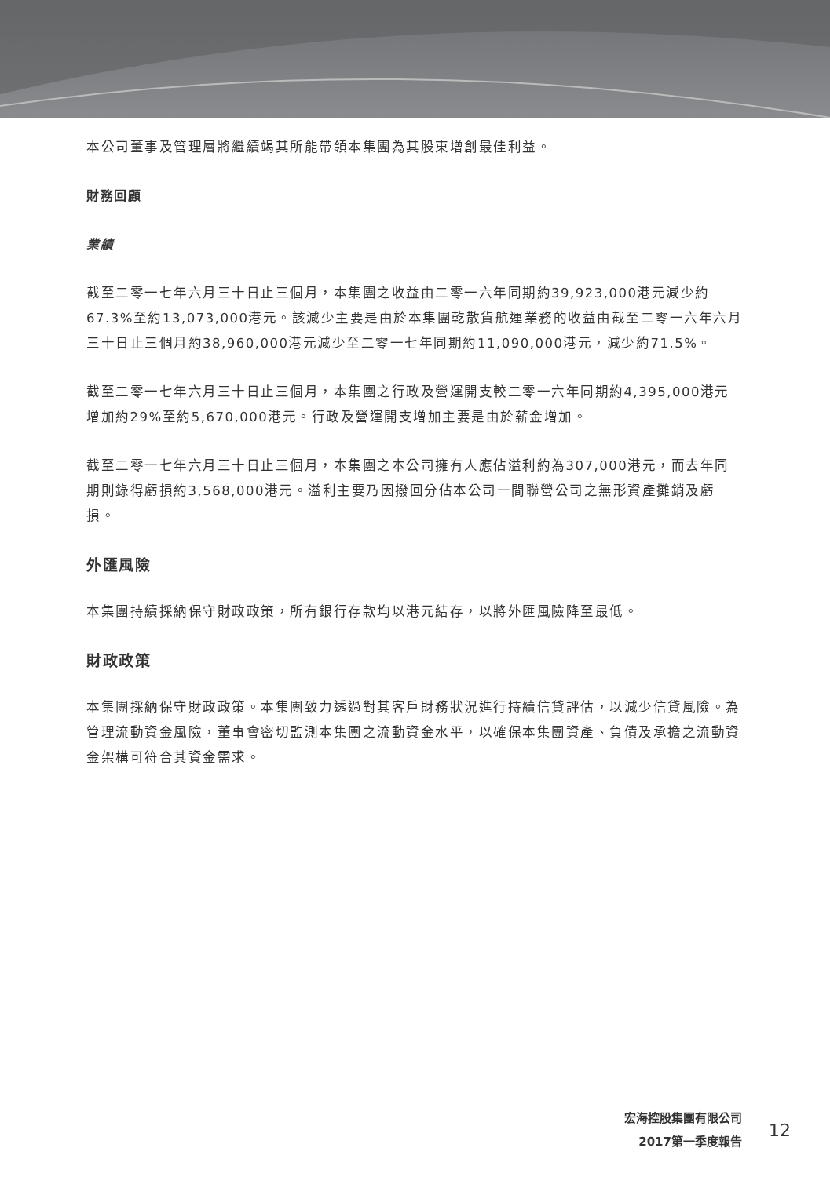本公司董事及管理層將繼續竭其所能帶領本集團為其股東增創最佳利益。
財務回顧
業績
截至二零一七年六月三十日止三個月，本集團之收益由二零一六年同期約39,923,000港元減少約67.3%至約13,073,000港元。該減少主要是由於本集團乾散貨航運業務的收益由截至二零一六年六月三十日止三個月約38,960,000港元減少至二零一七年同期約11,090,000港元，減少約71.5%。
截至二零一七年六月三十日止三個月，本集團之行政及營運開支較二零一六年同期約4,395,000港元增加約29%至約5,670,000港元。行政及營運開支增加主要是由於薪金增加。
截至二零一七年六月三十日止三個月，本集團之本公司擁有人應佔溢利約為307,000港元，而去年同期則錄得虧損約3,568,000港元。溢利主要乃因撥回分佔本公司一間聯營公司之無形資產攤銷及虧損。
外匯風險
本集團持續採納保守財政政策，所有銀行存款均以港元結存，以將外匯風險降至最低。
財政政策
本集團採納保守財政政策。本集團致力透過對其客戶財務狀況進行持續信貸評估，以減少信貸風險。為管理流動資金風險，董事會密切監測本集團之流動資金水平，以確保本集團資產、負債及承擔之流動資金架構可符合其資金需求。
宏海控股集團有限公司
2017第一季度報告
12